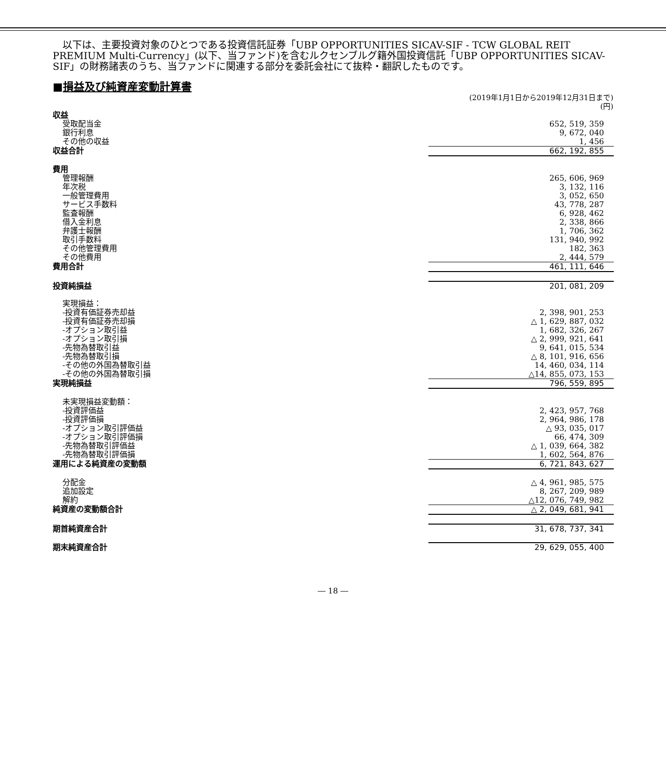以下は、主要投資対象のひとつである投資信託証券「UBP OPPORTUNITIES SICAV-SIF - TCW GLOBAL REIT PREMIUM Multi-Currency」(以下、当ファンド)を含むルクセンブルグ籍外国投資信託「UBP OPPORTUNITIES SICAV-SIF」の財務諸表のうち、当ファンドに関連する部分を委託会社にて抜粋・翻訳したものです。
■損益及び純資産変動計算書
(2019年1月1日から2019年12月31日まで)
(円)
| 収益 | |
| 受取配当金 | 652, 519, 359 |
| 銀行利息 | 9, 672, 040 |
| その他の収益 | 1, 456 |
| 収益合計 | 662, 192, 855 |
| 費用 | |
| 管理報酬 | 265, 606, 969 |
| 年次税 | 3, 132, 116 |
| 一般管理費用 | 3, 052, 650 |
| サービス手数料 | 43, 778, 287 |
| 監査報酬 | 6, 928, 462 |
| 借入金利息 | 2, 338, 866 |
| 弁護士報酬 | 1, 706, 362 |
| 取引手数料 | 131, 940, 992 |
| その他管理費用 | 182, 363 |
| その他費用 | 2, 444, 579 |
| 費用合計 | 461, 111, 646 |
| 投資純損益 | 201, 081, 209 |
| 実現損益： | |
| -投資有価証券売却益 | 2, 398, 901, 253 |
| -投資有価証券売却損 | △ 1, 629, 887, 032 |
| -オプション取引益 | 1, 682, 326, 267 |
| -オプション取引損 | △ 2, 999, 921, 641 |
| -先物為替取引益 | 9, 641, 015, 534 |
| -先物為替取引損 | △ 8, 101, 916, 656 |
| -その他の外国為替取引益 | 14, 460, 034, 114 |
| -その他の外国為替取引損 | △14, 855, 073, 153 |
| 実現純損益 | 796, 559, 895 |
| 未実現損益変動額： | |
| -投資評価益 | 2, 423, 957, 768 |
| -投資評価損 | 2, 964, 986, 178 |
| -オプション取引評価益 | △ 93, 035, 017 |
| -オプション取引評価損 | 66, 474, 309 |
| -先物為替取引評価益 | △ 1, 039, 664, 382 |
| -先物為替取引評価損 | 1, 602, 564, 876 |
| 運用による純資産の変動額 | 6, 721, 843, 627 |
| 分配金 | △ 4, 961, 985, 575 |
| 追加設定 | 8, 267, 209, 989 |
| 解約 | △12, 076, 749, 982 |
| 純資産の変動額合計 | △ 2, 049, 681, 941 |
| 期首純資産合計 | 31, 678, 737, 341 |
| 期末純資産合計 | 29, 629, 055, 400 |
― 18 ―